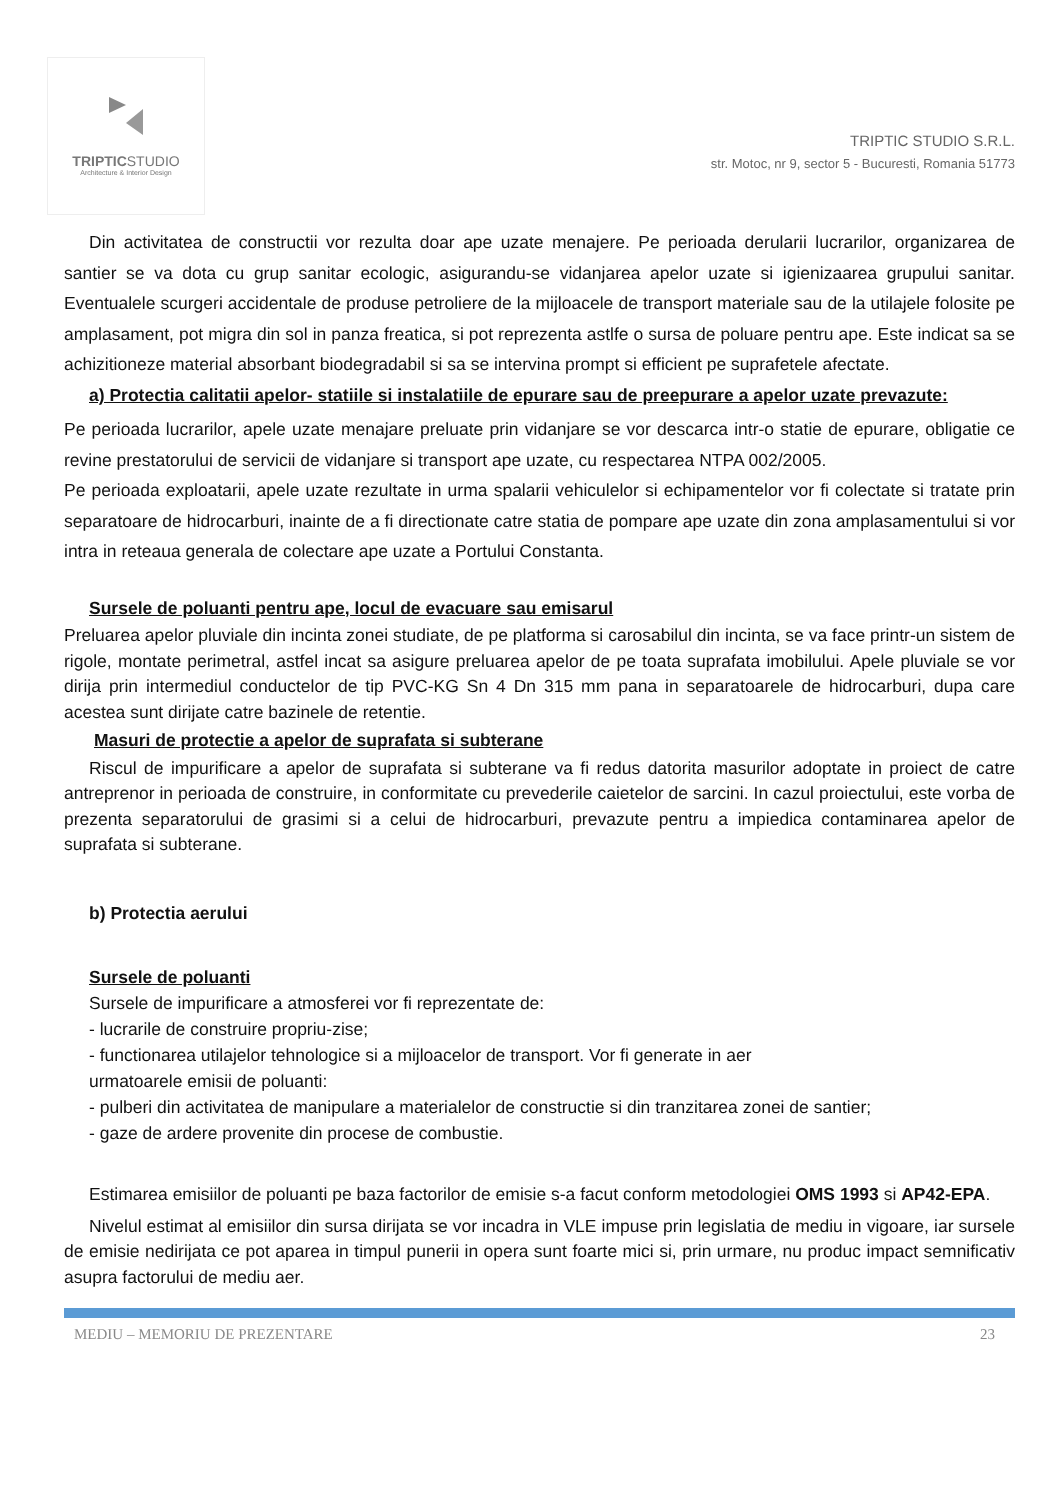TRIPTICSTUDIO
Architecture & Interior Design
TRIPTIC STUDIO S.R.L.
str. Motoc, nr 9, sector 5 - Bucuresti, Romania 51773
Din activitatea de constructii vor rezulta doar ape uzate menajere. Pe perioada derularii lucrarilor, organizarea de santier se va dota cu grup sanitar ecologic, asigurandu-se vidanjarea apelor uzate si igienizaarea grupului sanitar. Eventualele scurgeri accidentale de produse petroliere de la mijloacele de transport materiale sau de la utilajele folosite pe amplasament, pot migra din sol in panza freatica, si pot reprezenta astlfe o sursa de poluare pentru ape. Este indicat sa se achizitioneze material absorbant biodegradabil si sa se intervina prompt si efficient pe suprafetele afectate.
a) Protectia calitatii apelor- statiile si instalatiile de epurare sau de preepurare a apelor uzate prevazute:
Pe perioada lucrarilor, apele uzate menajare preluate prin vidanjare se vor descarca intr-o statie de epurare, obligatie ce revine prestatorului de servicii de vidanjare si transport ape uzate, cu respectarea NTPA 002/2005.
Pe perioada exploatarii, apele uzate rezultate in urma spalarii vehiculelor si echipamentelor vor fi colectate si tratate prin separatoare de hidrocarburi, inainte de a fi directionate catre statia de pompare ape uzate din zona amplasamentului si vor intra in reteaua generala de colectare ape uzate a Portului Constanta.
Sursele de poluanti pentru ape, locul de evacuare sau emisarul
Preluarea apelor pluviale din incinta zonei studiate, de pe platforma si carosabilul din incinta, se va face printr-un sistem de rigole, montate perimetral, astfel incat sa asigure preluarea apelor de pe toata suprafata imobilului. Apele pluviale se vor dirija prin intermediul conductelor de tip PVC-KG Sn 4 Dn 315 mm pana in separatoarele de hidrocarburi, dupa care acestea sunt dirijate catre bazinele de retentie.
Masuri de protectie a apelor de suprafata si subterane
Riscul de impurificare a apelor de suprafata si subterane va fi redus datorita masurilor adoptate in proiect de catre antreprenor in perioada de construire, in conformitate cu prevederile caietelor de sarcini. In cazul proiectului, este vorba de prezenta separatorului de grasimi si a celui de hidrocarburi, prevazute pentru a impiedica contaminarea apelor de suprafata si subterane.
b) Protectia aerului
Sursele de poluanti
Sursele de impurificare a atmosferei vor fi reprezentate de:
- lucrarile de construire propriu-zise;
- functionarea utilajelor tehnologice si a mijloacelor de transport. Vor fi generate in aer
urmatoarele emisii de poluanti:
- pulberi din activitatea de manipulare a materialelor de constructie si din tranzitarea zonei de santier;
- gaze de ardere provenite din procese de combustie.
Estimarea emisiilor de poluanti pe baza factorilor de emisie s-a facut conform metodologiei OMS 1993 si AP42-EPA.
Nivelul estimat al emisiilor din sursa dirijata se vor incadra in VLE impuse prin legislatia de mediu in vigoare, iar sursele de emisie nedirijata ce pot aparea in timpul punerii in opera sunt foarte mici si, prin urmare, nu produc impact semnificativ asupra factorului de mediu aer.
MEDIU – MEMORIU DE PREZENTARE 23